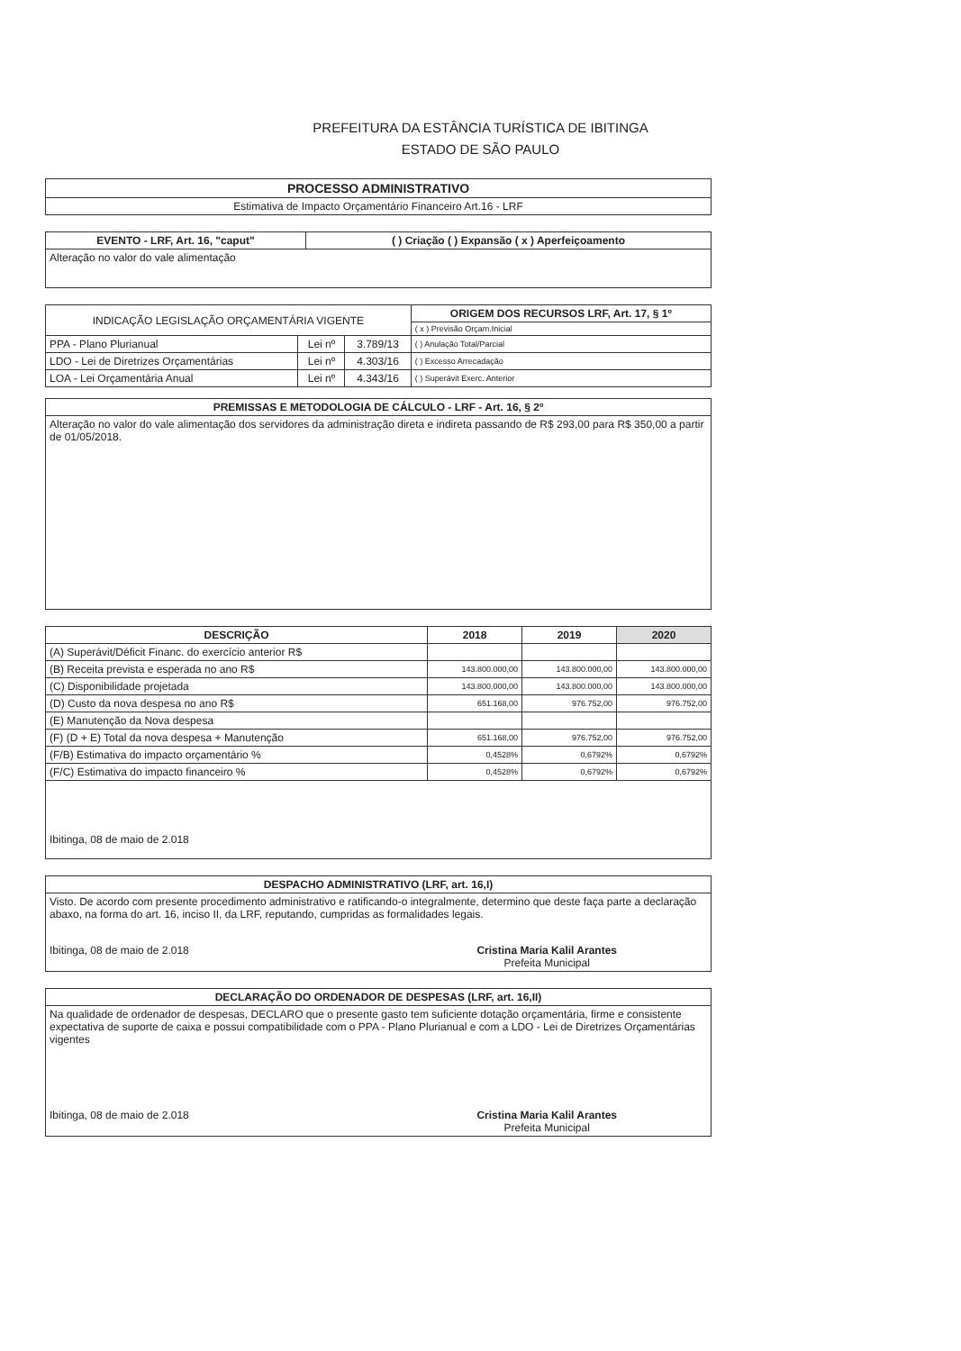PREFEITURA DA ESTÂNCIA TURÍSTICA DE IBITINGA
ESTADO DE SÃO PAULO
| PROCESSO ADMINISTRATIVO |
| --- |
| Estimativa de Impacto Orçamentário Financeiro Art.16 - LRF |
| EVENTO - LRF, Art. 16, "caput" | ( ) Criação ( ) Expansão ( x ) Aperfeiçoamento |
| --- | --- |
| Alteração no valor do vale alimentação | |
| INDICAÇÃO LEGISLAÇÃO ORÇAMENTÁRIA VIGENTE | | | ORIGEM DOS RECURSOS LRF, Art. 17, § 1º |
| --- | --- | --- | --- |
| | | | ( x ) Previsão Orçam.Inicial |
| PPA - Plano Plurianual | Lei nº | 3.789/13 | ( ) Anulação Total/Parcial |
| LDO - Lei de Diretrizes Orçamentárias | Lei nº | 4.303/16 | ( ) Excesso Arrecadação |
| LOA - Lei Orçamentária Anual | Lei nº | 4.343/16 | ( ) Superávit Exerc. Anterior |
| PREMISSAS E METODOLOGIA DE CÁLCULO - LRF - Art. 16, § 2º |
| --- |
| Alteração no valor do vale alimentação dos servidores da administração direta e indireta passando de R$ 293,00 para R$ 350,00 a partir de 01/05/2018. |
| DESCRIÇÃO | 2018 | 2019 | 2020 |
| --- | --- | --- | --- |
| (A) Superávit/Déficit Financ. do exercício anterior R$ | | | |
| (B) Receita prevista e esperada no ano R$ | 143.800.000,00 | 143.800.000,00 | 143.800.000,00 |
| (C) Disponibilidade projetada | 143.800.000,00 | 143.800.000,00 | 143.800.000,00 |
| (D) Custo da nova despesa no ano R$ | 651.168,00 | 976.752,00 | 976.752,00 |
| (E) Manutenção da Nova despesa | | | |
| (F) (D + E) Total da nova despesa + Manutenção | 651.168,00 | 976.752,00 | 976.752,00 |
| (F/B) Estimativa do impacto orçamentário % | 0,4528% | 0,6792% | 0,6792% |
| (F/C) Estimativa do impacto financeiro % | 0,4528% | 0,6792% | 0,6792% |
| Ibitinga, 08 de maio de 2.018 | | | |
| DESPACHO ADMINISTRATIVO (LRF, art. 16,I) |
| --- |
| Visto. De acordo com presente procedimento administrativo e ratificando-o integralmente, determino que deste faça parte a declaração abaxo, na forma do art. 16, inciso II, da LRF, reputando, cumpridas as formalidades legais. Ibitinga, 08 de maio de 2.018 Cristina Maria Kalil Arantes Prefeita Municipal |
| DECLARAÇÃO DO ORDENADOR DE DESPESAS (LRF, art. 16,II) |
| --- |
| Na qualidade de ordenador de despesas, DECLARO que o presente gasto tem suficiente dotação orçamentária, firme e consistente expectativa de suporte de caixa e possui compatibilidade com o PPA - Plano Plurianual e com a LDO - Lei de Diretrizes Orçamentárias vigentes Ibitinga, 08 de maio de 2.018 Cristina Maria Kalil Arantes Prefeita Municipal |